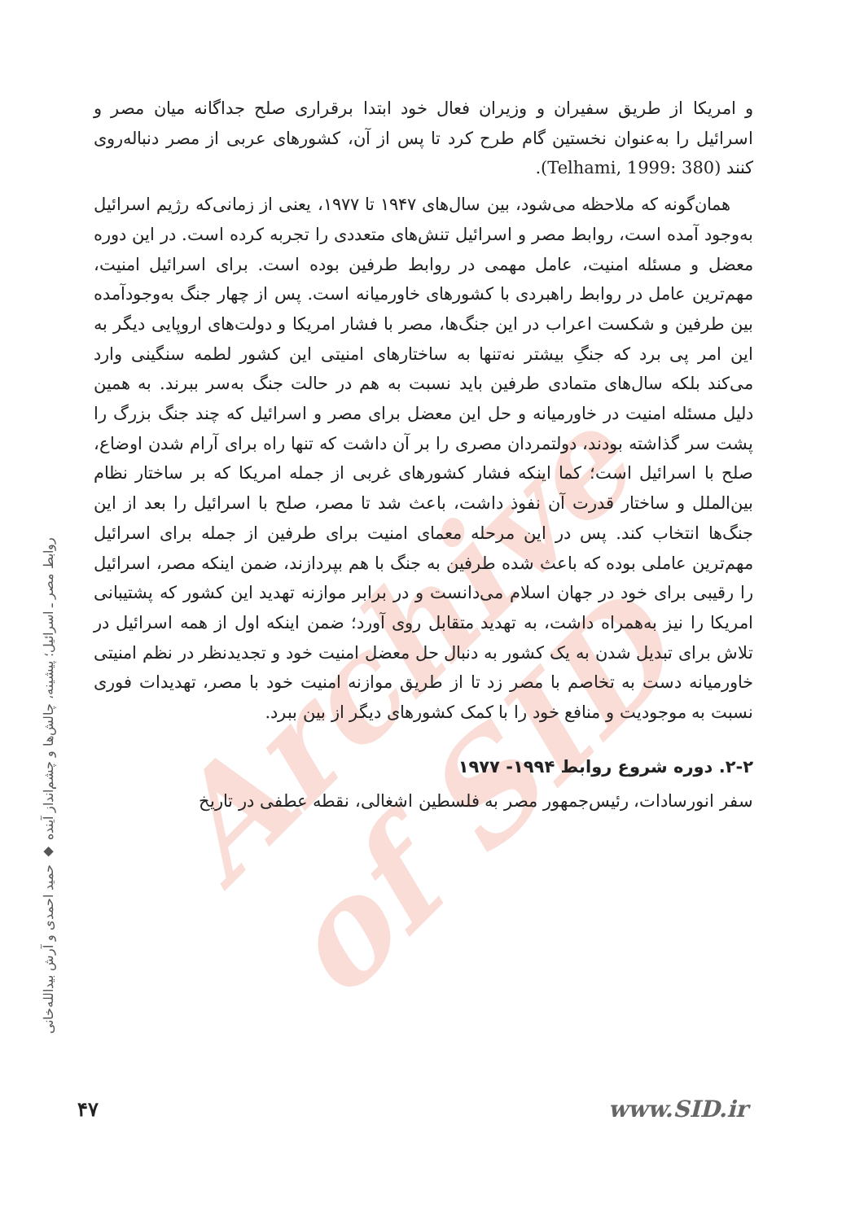Archive of SID
و امریکا از طریق سفیران و وزیران فعال خود ابتدا برقراری صلح جداگانه میان مصر و اسرائیل را به‌عنوان نخستین گام طرح کرد تا پس از آن، کشورهای عربی از مصر دنباله‌روی کنند (Telhami, 1999: 380).
همان‌گونه که ملاحظه می‌شود، بین سال‌های ۱۹۴۷ تا ۱۹۷۷، یعنی از زمانی‌که رژیم اسرائیل به‌وجود آمده است، روابط مصر و اسرائیل تنش‌های متعددی را تجربه کرده است. در این دوره معضل و مسئله امنیت، عامل مهمی در روابط طرفین بوده است. برای اسرائیل امنیت، مهم‌ترین عامل در روابط راهبردی با کشورهای خاورمیانه است. پس از چهار جنگ به‌وجودآمده بین طرفین و شکست اعراب در این جنگ‌ها، مصر با فشار امریکا و دولت‌های اروپایی دیگر به این امر پی برد که جنگِ بیشتر نه‌تنها به ساختارهای امنیتی این کشور لطمه سنگینی وارد می‌کند بلکه سال‌های متمادی طرفین باید نسبت به هم در حالت جنگ به‌سر ببرند. به همین دلیل مسئله امنیت در خاورمیانه و حل این معضل برای مصر و اسرائیل که چند جنگ بزرگ را پشت سر گذاشته بودند، دولتمردان مصری را بر آن داشت که تنها راه برای آرام شدن اوضاع، صلح با اسرائیل است؛ کما اینکه فشار کشورهای غربی از جمله امریکا که بر ساختار نظام بین‌الملل و ساختار قدرت آن نفوذ داشت، باعث شد تا مصر، صلح با اسرائیل را بعد از این جنگ‌ها انتخاب کند. پس در این مرحله معمای امنیت برای طرفین از جمله برای اسرائیل مهم‌ترین عاملی بوده که باعث شده طرفین به جنگ با هم بپردازند، ضمن اینکه مصر، اسرائیل را رقیبی برای خود در جهان اسلام می‌دانست و در برابر موازنه تهدید این کشور که پشتیبانی امریکا را نیز به‌همراه داشت، به تهدید متقابل روی آورد؛ ضمن اینکه اول از همه اسرائیل در تلاش برای تبدیل شدن به یک کشور به دنبال حل معضل امنیت خود و تجدیدنظر در نظم امنیتی خاورمیانه دست به تخاصم با مصر زد تا از طریق موازنه امنیت خود با مصر، تهدیدات فوری نسبت به موجودیت و منافع خود را با کمک کشورهای دیگر از بین ببرد.
۲-۲. دوره شروع روابط ۱۹۹۴- ۱۹۷۷
سفر انورسادات، رئیس‌جمهور مصر به فلسطین اشغالی، نقطه عطفی در تاریخ
روابط مصر ـ اسرائیل؛ پیشینه، چالش‌ها و چشم‌انداز آینده ◆ حمید احمدی و آرش بیدالله‌خانی
۴۷ www.SID.ir